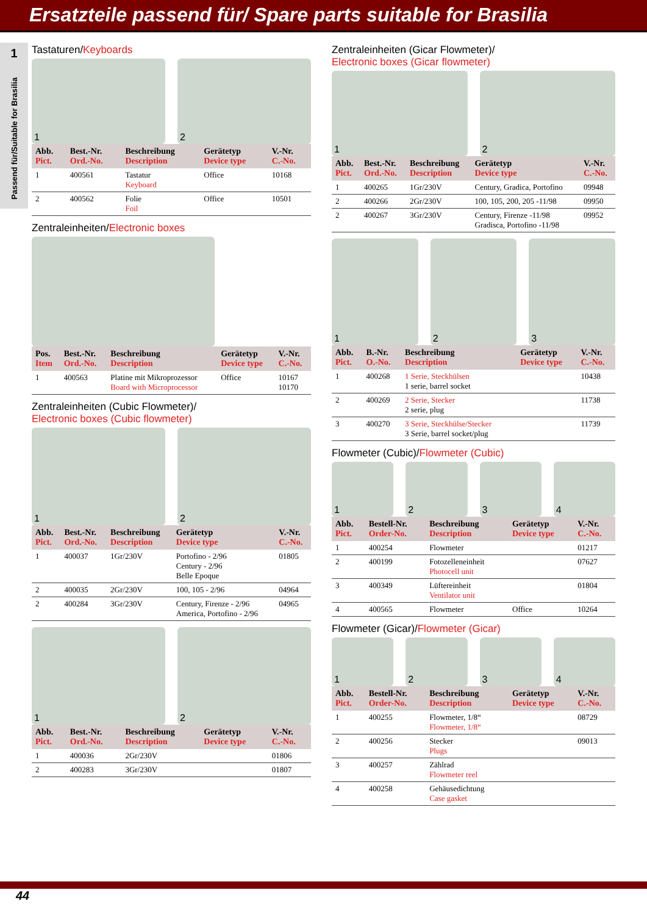Ersatzteile passend für/ Spare parts suitable for Brasilia
1
Passend für/Suitable for Brasilia
Tastaturen/Keyboards
1
2
| Abb. Pict. | Best.-Nr. Ord.-No. | Beschreibung Description | Gerätetyp Device type | V.-Nr. C.-No. |
| --- | --- | --- | --- | --- |
| 1 | 400561 | Tastatur Keyboard | Office | 10168 |
| 2 | 400562 | Folie Foil | Office | 10501 |
Zentraleinheiten/Electronic boxes
| Pos. Item | Best.-Nr. Ord.-No. | Beschreibung Description | Gerätetyp Device type | V.-Nr. C.-No. |
| --- | --- | --- | --- | --- |
| 1 | 400563 | Platine mit Mikroprozessor Board with Microprocessor | Office | 10167 10170 |
Zentraleinheiten (Cubic Flowmeter)/
Electronic boxes (Cubic flowmeter)
1
2
| Abb. Pict. | Best.-Nr. Ord.-No. | Beschreibung Description | Gerätetyp Device type | V.-Nr. C.-No. |
| --- | --- | --- | --- | --- |
| 1 | 400037 | 1Gr/230V | Portofino - 2/96 Century - 2/96 Belle Epoque | 01805 |
| 2 | 400035 | 2Gr/230V | 100, 105 - 2/96 | 04964 |
| 2 | 400284 | 3Gr/230V | Century, Firenze - 2/96 America, Portofino - 2/96 | 04965 |
1
2
| Abb. Pict. | Best.-Nr. Ord.-No. | Beschreibung Description | Gerätetyp Device type | V.-Nr. C.-No. |
| --- | --- | --- | --- | --- |
| 1 | 400036 | 2Gr/230V | | 01806 |
| 2 | 400283 | 3Gr/230V | | 01807 |
Zentraleinheiten (Gicar Flowmeter)/
Electronic boxes (Gicar flowmeter)
1
2
| Abb. Pict. | Best.-Nr. Ord.-No. | Beschreibung Description | Gerätetyp Device type | V.-Nr. C.-No. |
| --- | --- | --- | --- | --- |
| 1 | 400265 | 1Gr/230V | Century, Gradica, Portofino | 09948 |
| 2 | 400266 | 2Gr/230V | 100, 105, 200, 205 -11/98 | 09950 |
| 2 | 400267 | 3Gr/230V | Century, Firenze -11/98 Gradisca, Portofino -11/98 | 09952 |
1
2
3
| Abb. Pict. | B.-Nr. O.-No. | Beschreibung Description | Gerätetyp Device type | V.-Nr. C.-No. |
| --- | --- | --- | --- | --- |
| 1 | 400268 | 1 Serie, Steckhülsen 1 serie, barrel socket | | 10438 |
| 2 | 400269 | 2 Serie, Stecker 2 serie, plug | | 11738 |
| 3 | 400270 | 3 Serie, Steckhülse/Stecker 3 Serie, barrel socket/plug | | 11739 |
Flowmeter (Cubic)/Flowmeter (Cubic)
1
2
3
4
| Abb. Pict. | Bestell-Nr. Order-No. | Beschreibung Description | Gerätetyp Device type | V.-Nr. C.-No. |
| --- | --- | --- | --- | --- |
| 1 | 400254 | Flowmeter | | 01217 |
| 2 | 400199 | Fotozelleneinheit Photocell unit | | 07627 |
| 3 | 400349 | Lüftereinheit Ventilator unit | | 01804 |
| 4 | 400565 | Flowmeter | Office | 10264 |
Flowmeter (Gicar)/Flowmeter (Gicar)
1
2
3
4
| Abb. Pict. | Bestell-Nr. Order-No. | Beschreibung Description | Gerätetyp Device type | V.-Nr. C.-No. |
| --- | --- | --- | --- | --- |
| 1 | 400255 | Flowmeter, 1/8“ Flowmeter, 1/8“ | | 08729 |
| 2 | 400256 | Stecker Plugs | | 09013 |
| 3 | 400257 | Zählrad Flowmeter reel | | |
| 4 | 400258 | Gehäusedichtung Case gasket | | |
44